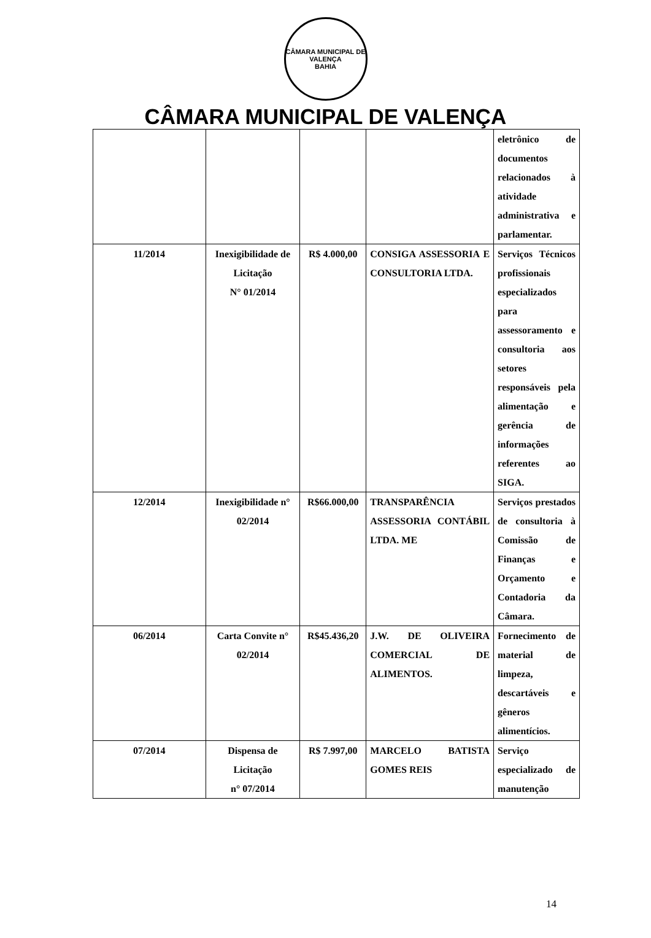CÂMARA MUNICIPAL DE VALENÇA
BAHIA
CÂMARA MUNICIPAL DE VALENÇA
| | | | | eletrônico de documentos relacionados à atividade administrativa e parlamentar. |
| 11/2014 | Inexigibilidade de Licitação N° 01/2014 | R$ 4.000,00 | CONSIGA ASSESSORIA E CONSULTORIA LTDA. | Serviços Técnicos profissionais especializados para assessoramento e consultoria aos setores responsáveis pela alimentação e gerência de informações referentes ao SIGA. |
| 12/2014 | Inexigibilidade n° 02/2014 | R$66.000,00 | TRANSPARÊNCIA ASSESSORIA CONTÁBIL LTDA. ME | Serviços prestados de consultoria à Comissão de Finanças e Orçamento e Contadoria da Câmara. |
| 06/2014 | Carta Convite n° 02/2014 | R$45.436,20 | J.W. DE OLIVEIRA COMERCIAL DE ALIMENTOS. | Fornecimento de material de limpeza, descartáveis e gêneros alimentícios. |
| 07/2014 | Dispensa de Licitação n° 07/2014 | R$ 7.997,00 | MARCELO BATISTA GOMES REIS | Serviço especializado de manutenção |
14